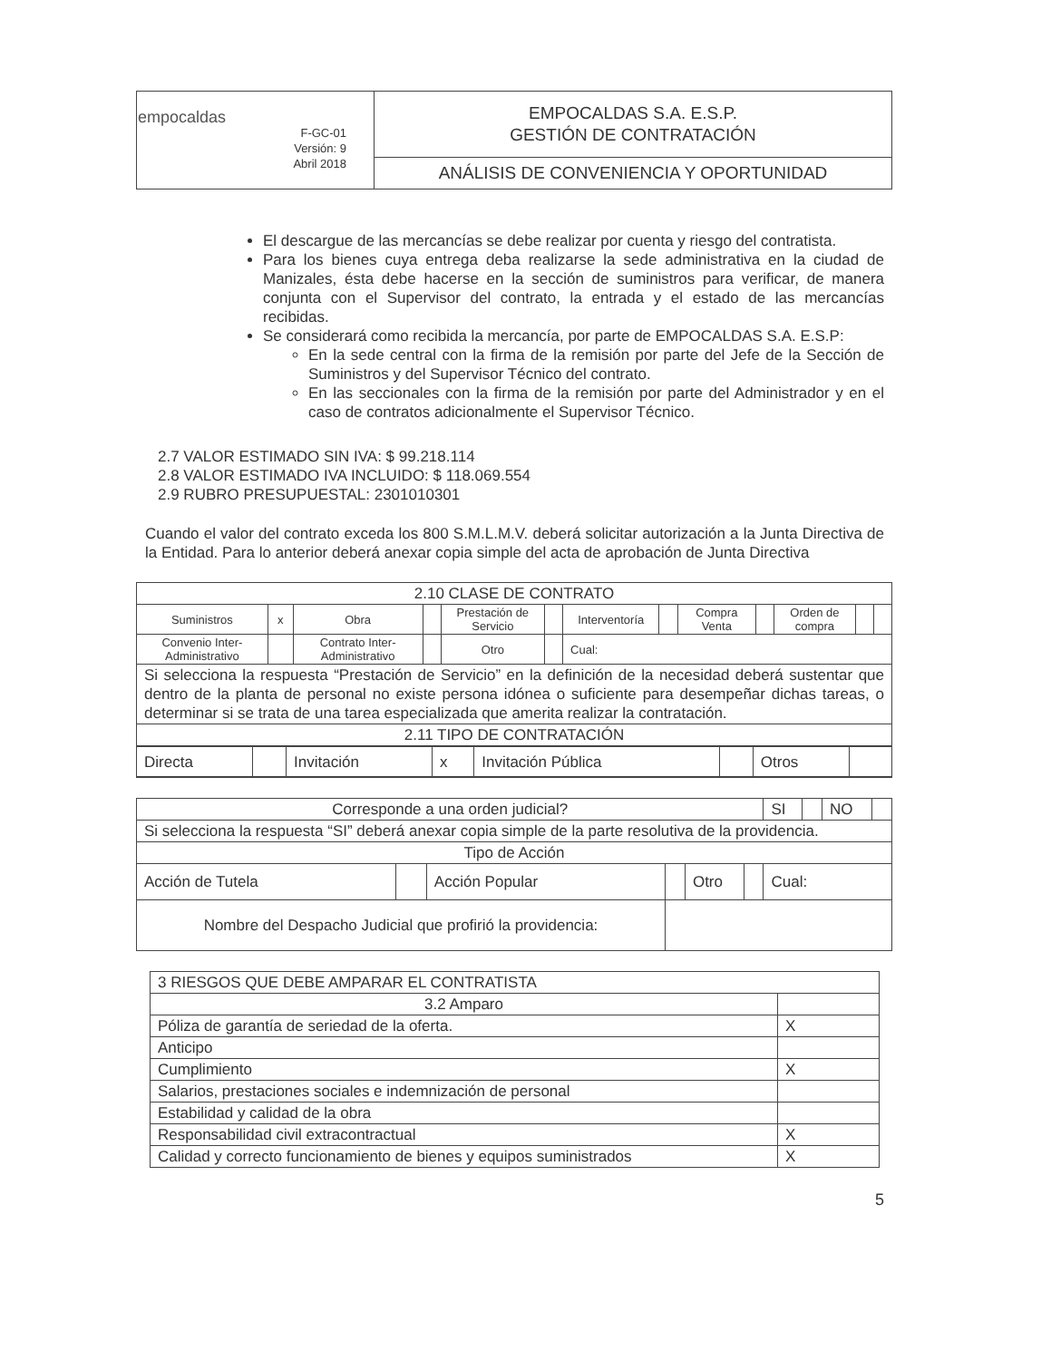| empocaldas F-GC-01 Versión: 9 Abril 2018 | EMPOCALDAS S.A. E.S.P. GESTIÓN DE CONTRATACIÓN |
| | ANÁLISIS DE CONVENIENCIA Y OPORTUNIDAD |
El descargue de las mercancías se debe realizar por cuenta y riesgo del contratista.
Para los bienes cuya entrega deba realizarse la sede administrativa en la ciudad de Manizales, ésta debe hacerse en la sección de suministros para verificar, de manera conjunta con el Supervisor del contrato, la entrada y el estado de las mercancías recibidas.
Se considerará como recibida la mercancía, por parte de EMPOCALDAS S.A. E.S.P:
En la sede central con la firma de la remisión por parte del Jefe de la Sección de Suministros y del Supervisor Técnico del contrato.
En las seccionales con la firma de la remisión por parte del Administrador y en el caso de contratos adicionalmente el Supervisor Técnico.
2.7 VALOR ESTIMADO SIN IVA: $ 99.218.114
2.8 VALOR ESTIMADO IVA INCLUIDO: $ 118.069.554
2.9 RUBRO PRESUPUESTAL: 2301010301
Cuando el valor del contrato exceda los 800 S.M.L.M.V. deberá solicitar autorización a la Junta Directiva de la Entidad. Para lo anterior deberá anexar copia simple del acta de aprobación de Junta Directiva
| 2.10 CLASE DE CONTRATO | | | | | | | | | | | | |
| Suministros | x | Obra | | Prestación de Servicio | | Interventoría | | Compra Venta | | Orden de compra | | |
| Convenio Inter-Administrativo | | Contrato Inter-Administrativo | | Otro | | Cual: | | | | | | |
| Si selecciona la respuesta “Prestación de Servicio” en la definición de la necesidad deberá sustentar que dentro de la planta de personal no existe persona idónea o suficiente para desempeñar dichas tareas, o determinar si se trata de una tarea especializada que amerita realizar la contratación. | | | | | | | | | | | | |
| 2.11 TIPO DE CONTRATACIÓN | | | | | | | | | | | | |
| / Directa / / Invitación / x / Invitación Pública / / Otros / / | | | | | | | | | | | | |
| Corresponde a una orden judicial? | | | | | | SI | | NO | |
| Si selecciona la respuesta “SI” deberá anexar copia simple de la parte resolutiva de la providencia. | | | | | | | | | |
| Tipo de Acción | | | | | | | | | |
| Acción de Tutela | | Acción Popular | | Otro | | Cual: | | | |
| Nombre del Despacho Judicial que profirió la providencia: | | | | | | | | | |
| 3 RIESGOS QUE DEBE AMPARAR EL CONTRATISTA | |
| 3.2 Amparo | |
| Póliza de garantía de seriedad de la oferta. | X |
| Anticipo | |
| Cumplimiento | X |
| Salarios, prestaciones sociales e indemnización de personal | |
| Estabilidad y calidad de la obra | |
| Responsabilidad civil extracontractual | X |
| Calidad y correcto funcionamiento de bienes y equipos suministrados | X |
5